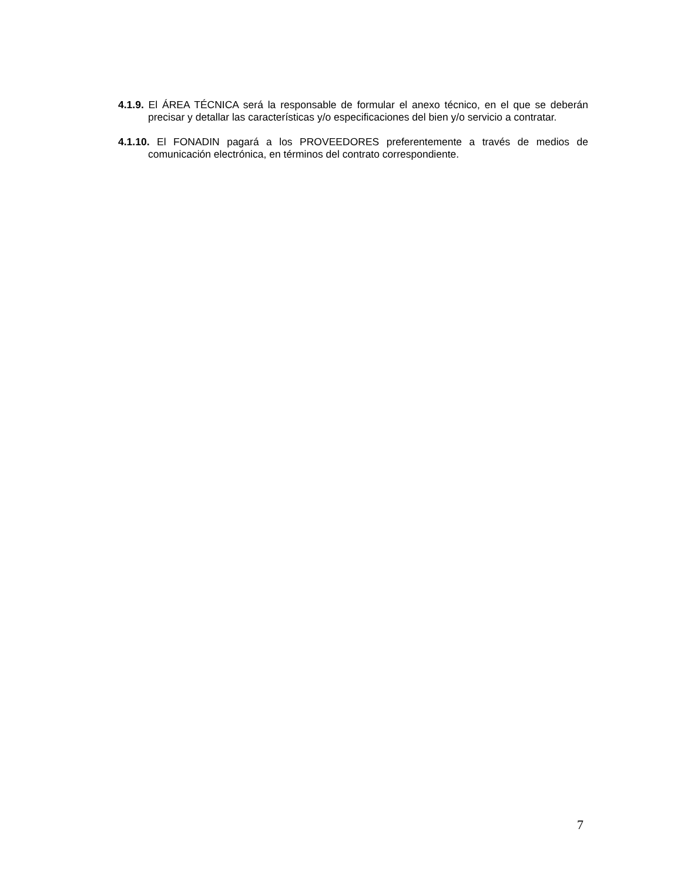4.1.9. El ÁREA TÉCNICA será la responsable de formular el anexo técnico, en el que se deberán precisar y detallar las características y/o especificaciones del bien y/o servicio a contratar.
4.1.10. El FONADIN pagará a los PROVEEDORES preferentemente a través de medios de comunicación electrónica, en términos del contrato correspondiente.
7